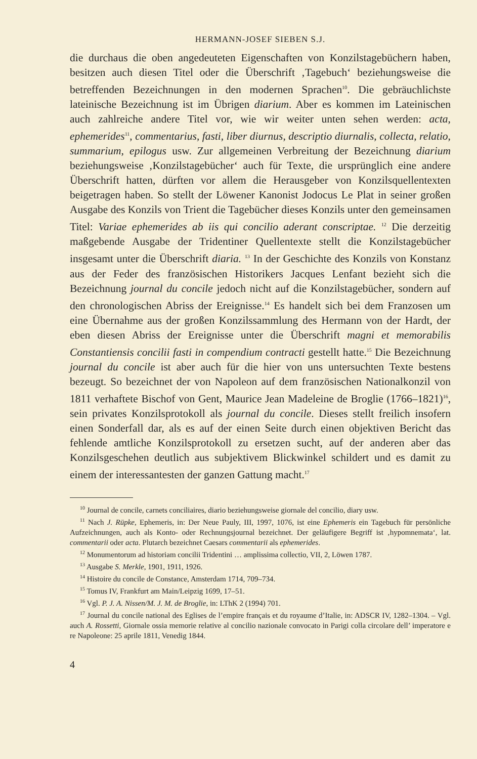HERMANN-JOSEF SIEBEN S.J.
die durchaus die oben angedeuteten Eigenschaften von Konzilstagebüchern haben, besitzen auch diesen Titel oder die Überschrift ‚Tagebuch‘ beziehungsweise die betreffenden Bezeichnungen in den modernen Sprachen<sup>10</sup>. Die gebräuchlichste lateinische Bezeichnung ist im Übrigen diarium. Aber es kommen im Lateinischen auch zahlreiche andere Titel vor, wie wir weiter unten sehen werden: acta, ephemerides<sup>11</sup>, commentarius, fasti, liber diurnus, descriptio diurnalis, collecta, relatio, summarium, epilogus usw. Zur allgemeinen Verbreitung der Bezeichnung diarium beziehungsweise ‚Konzilstagebücher‘ auch für Texte, die ursprünglich eine andere Überschrift hatten, dürften vor allem die Herausgeber von Konzilsquellentexten beigetragen haben. So stellt der Löwener Kanonist Jodocus Le Plat in seiner großen Ausgabe des Konzils von Trient die Tagebücher dieses Konzils unter den gemeinsamen Titel: Variae ephemerides ab iis qui concilio aderant conscriptae. <sup>12</sup> Die derzeitig maßgebende Ausgabe der Tridentiner Quellentexte stellt die Konzilstagebücher insgesamt unter die Überschrift diaria. <sup>13</sup> In der Geschichte des Konzils von Konstanz aus der Feder des französischen Historikers Jacques Lenfant bezieht sich die Bezeichnung journal du concile jedoch nicht auf die Konzilstagebücher, sondern auf den chronologischen Abriss der Ereignisse.<sup>14</sup> Es handelt sich bei dem Franzosen um eine Übernahme aus der großen Konzilssammlung des Hermann von der Hardt, der eben diesen Abriss der Ereignisse unter die Überschrift magni et memorabilis Constantiensis concilii fasti in compendium contracti gestellt hatte.<sup>15</sup> Die Bezeichnung journal du concile ist aber auch für die hier von uns untersuchten Texte bestens bezeugt. So bezeichnet der von Napoleon auf dem französischen Nationalkonzil von 1811 verhaftete Bischof von Gent, Maurice Jean Madeleine de Broglie (1766–1821)<sup>16</sup>, sein privates Konzilsprotokoll als journal du concile. Dieses stellt freilich insofern einen Sonderfall dar, als es auf der einen Seite durch einen objektiven Bericht das fehlende amtliche Konzilsprotokoll zu ersetzen sucht, auf der anderen aber das Konzilsgeschehen deutlich aus subjektivem Blickwinkel schildert und es damit zu einem der interessantesten der ganzen Gattung macht.<sup>17</sup>
<sup>10</sup> Journal de concile, carnets conciliaires, diario beziehungsweise giornale del concilio, diary usw.
<sup>11</sup> Nach J. Rüpke, Ephemeris, in: Der Neue Pauly, III, 1997, 1076, ist eine Ephemeris ein Tagebuch für persönliche Aufzeichnungen, auch als Konto- oder Rechnungsjournal bezeichnet. Der geläufigere Begriff ist ‚hypomnemata‘, lat. commentarii oder acta. Plutarch bezeichnet Caesars commentarii als ephemerides.
<sup>12</sup> Monumentorum ad historiam concilii Tridentini … amplissima collectio, VII, 2, Löwen 1787.
<sup>13</sup> Ausgabe S. Merkle, 1901, 1911, 1926.
<sup>14</sup> Histoire du concile de Constance, Amsterdam 1714, 709–734.
<sup>15</sup> Tomus IV, Frankfurt am Main/Leipzig 1699, 17–51.
<sup>16</sup> Vgl. P. J. A. Nissen/M. J. M. de Broglie, in: LThK 2 (1994) 701.
<sup>17</sup> Journal du concile national des Eglises de l’empire français et du royaume d’Italie, in: ADSCR IV, 1282–1304. – Vgl. auch A. Rossetti, Giornale ossia memorie relative al concilio nazionale convocato in Parigi colla circolare dell’ imperatore e re Napoleone: 25 aprile 1811, Venedig 1844.
4